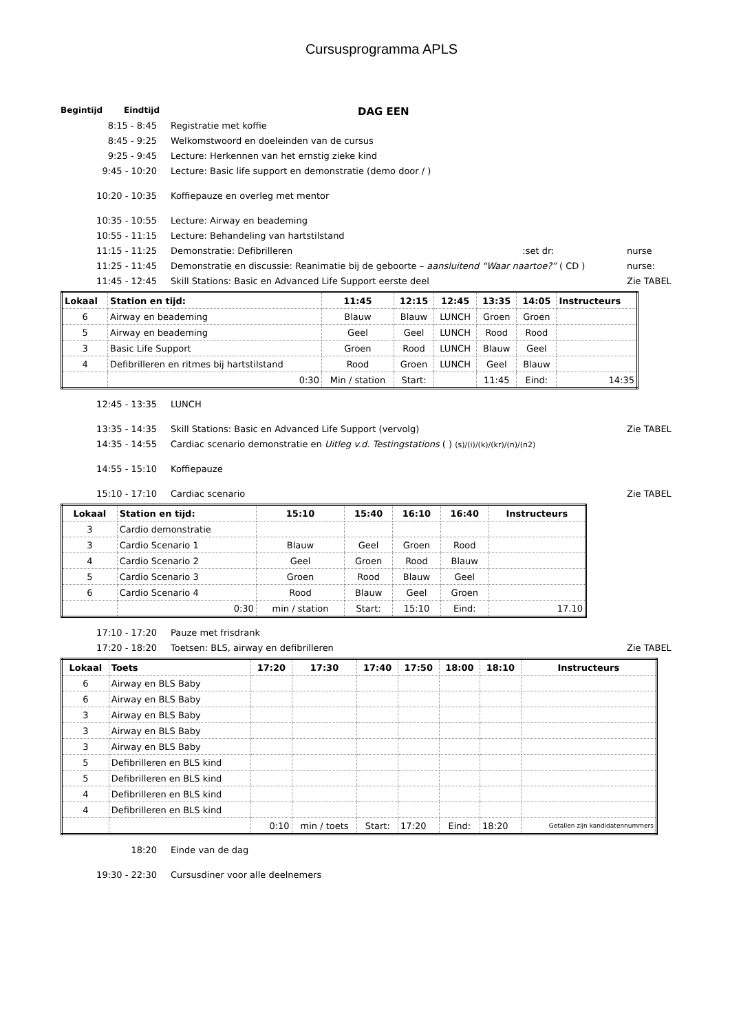Cursusprogramma APLS
Begintijd Eindtijd DAG EEN
8:15 - 8:45 Registratie met koffie
8:45 - 9:25 Welkomstwoord en doeleinden van de cursus
9:25 - 9:45 Lecture: Herkennen van het ernstig zieke kind
9:45 - 10:20 Lecture: Basic life support en demonstratie (demo door / )
10:20 - 10:35 Koffiepauze en overleg met mentor
10:35 - 10:55 Lecture: Airway en beademing
10:55 - 11:15 Lecture: Behandeling van hartstilstand
11:15 - 11:25 Demonstratie: Defibrilleren :set dr: nurse
11:25 - 11:45 Demonstratie en discussie: Reanimatie bij de geboorte – aansluitend “Waar naartoe?” ( CD ) nurse:
11:45 - 12:45 Skill Stations: Basic en Advanced Life Support eerste deel Zie TABEL
| Lokaal | Station en tijd: | 11:45 | 12:15 | 12:45 | 13:35 | 14:05 | Instructeurs |
| --- | --- | --- | --- | --- | --- | --- | --- |
| 6 | Airway en beademing | Blauw | Blauw | LUNCH | Groen | Groen | |
| 5 | Airway en beademing | Geel | Geel | LUNCH | Rood | Rood | |
| 3 | Basic Life Support | Groen | Rood | LUNCH | Blauw | Geel | |
| 4 | Defibrilleren en ritmes bij hartstilstand | Rood | Groen | LUNCH | Geel | Blauw | |
| | 0:30 | Min / station | Start: | | 11:45 | Eind: | 14:35 |
12:45 - 13:35 LUNCH
13:35 - 14:35 Skill Stations: Basic en Advanced Life Support (vervolg) Zie TABEL
14:35 - 14:55 Cardiac scenario demonstratie en Uitleg v.d. Testingstations ( ) (s)/(i)/(k)/(kr)/(n)/(n2)
14:55 - 15:10 Koffiepauze
15:10 - 17:10 Cardiac scenario Zie TABEL
| Lokaal | Station en tijd: | 15:10 | 15:40 | 16:10 | 16:40 | Instructeurs |
| --- | --- | --- | --- | --- | --- | --- |
| 3 | Cardio demonstratie | | | | | |
| 3 | Cardio Scenario 1 | Blauw | Geel | Groen | Rood | |
| 4 | Cardio Scenario 2 | Geel | Groen | Rood | Blauw | |
| 5 | Cardio Scenario 3 | Groen | Rood | Blauw | Geel | |
| 6 | Cardio Scenario 4 | Rood | Blauw | Geel | Groen | |
| | 0:30 | min / station | Start: | 15:10 | Eind: | 17.10 |
17:10 - 17:20 Pauze met frisdrank
17:20 - 18:20 Toetsen: BLS, airway en defibrilleren Zie TABEL
| Lokaal | Toets | 17:20 | 17:30 | 17:40 | 17:50 | 18:00 | 18:10 | Instructeurs |
| --- | --- | --- | --- | --- | --- | --- | --- | --- |
| 6 | Airway en BLS Baby | | | | | | | |
| 6 | Airway en BLS Baby | | | | | | | |
| 3 | Airway en BLS Baby | | | | | | | |
| 3 | Airway en BLS Baby | | | | | | | |
| 3 | Airway en BLS Baby | | | | | | | |
| 5 | Defibrilleren en BLS kind | | | | | | | |
| 5 | Defibrilleren en BLS kind | | | | | | | |
| 4 | Defibrilleren en BLS kind | | | | | | | |
| 4 | Defibrilleren en BLS kind | | | | | | | |
| | | 0:10 | min / toets | Start: | 17:20 | Eind: | 18:20 | Getallen zijn kandidatennummers |
18:20 Einde van de dag
19:30 - 22:30 Cursusdiner voor alle deelnemers